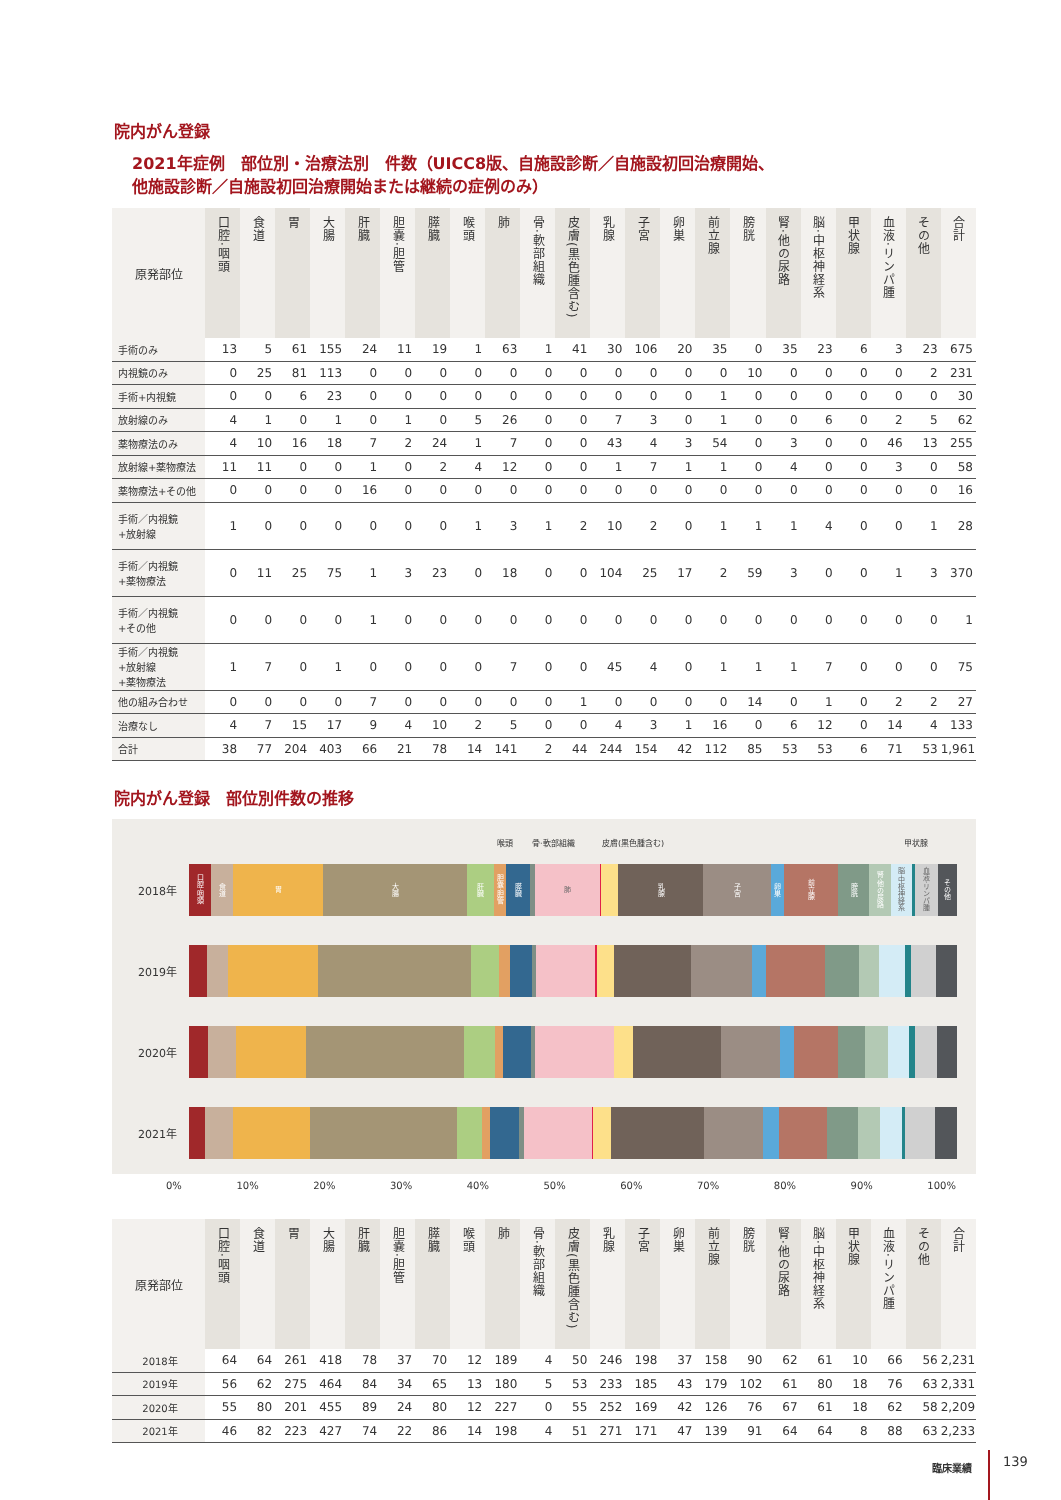院内がん登録
2021年症例　部位別・治療法別　件数（UICC8版、自施設診断／自施設初回治療開始、
他施設診断／自施設初回治療開始または継続の症例のみ）
| 原発部位 | 口腔·咽頭 | 食道 | 胃 | 大腸 | 肝臓 | 胆嚢·胆管 | 膵臓 | 喉頭 | 肺 | 骨·軟部組織 | 皮膚(黒色腫含む) | 乳腺 | 子宮 | 卵巣 | 前立腺 | 膀胱 | 腎·他の尿路 | 脳·中枢神経系 | 甲状腺 | 血液·リンパ腫 | その他 | 合計 |
| --- | --- | --- | --- | --- | --- | --- | --- | --- | --- | --- | --- | --- | --- | --- | --- | --- | --- | --- | --- | --- | --- | --- |
| 手術のみ | 13 | 5 | 61 | 155 | 24 | 11 | 19 | 1 | 63 | 1 | 41 | 30 | 106 | 20 | 35 | 0 | 35 | 23 | 6 | 3 | 23 | 675 |
| 内視鏡のみ | 0 | 25 | 81 | 113 | 0 | 0 | 0 | 0 | 0 | 0 | 0 | 0 | 0 | 0 | 0 | 10 | 0 | 0 | 0 | 0 | 2 | 231 |
| 手術+内視鏡 | 0 | 0 | 6 | 23 | 0 | 0 | 0 | 0 | 0 | 0 | 0 | 0 | 0 | 0 | 1 | 0 | 0 | 0 | 0 | 0 | 0 | 30 |
| 放射線のみ | 4 | 1 | 0 | 1 | 0 | 1 | 0 | 5 | 26 | 0 | 0 | 7 | 3 | 0 | 1 | 0 | 0 | 6 | 0 | 2 | 5 | 62 |
| 薬物療法のみ | 4 | 10 | 16 | 18 | 7 | 2 | 24 | 1 | 7 | 0 | 0 | 43 | 4 | 3 | 54 | 0 | 3 | 0 | 0 | 46 | 13 | 255 |
| 放射線+薬物療法 | 11 | 11 | 0 | 0 | 1 | 0 | 2 | 4 | 12 | 0 | 0 | 1 | 7 | 1 | 1 | 0 | 4 | 0 | 0 | 3 | 0 | 58 |
| 薬物療法+その他 | 0 | 0 | 0 | 0 | 16 | 0 | 0 | 0 | 0 | 0 | 0 | 0 | 0 | 0 | 0 | 0 | 0 | 0 | 0 | 0 | 0 | 16 |
| 手術／内視鏡 +放射線 | 1 | 0 | 0 | 0 | 0 | 0 | 0 | 1 | 3 | 1 | 2 | 10 | 2 | 0 | 1 | 1 | 1 | 4 | 0 | 0 | 1 | 28 |
| 手術／内視鏡 +薬物療法 | 0 | 11 | 25 | 75 | 1 | 3 | 23 | 0 | 18 | 0 | 0 | 104 | 25 | 17 | 2 | 59 | 3 | 0 | 0 | 1 | 3 | 370 |
| 手術／内視鏡 +その他 | 0 | 0 | 0 | 0 | 1 | 0 | 0 | 0 | 0 | 0 | 0 | 0 | 0 | 0 | 0 | 0 | 0 | 0 | 0 | 0 | 0 | 1 |
| 手術／内視鏡 +放射線 +薬物療法 | 1 | 7 | 0 | 1 | 0 | 0 | 0 | 0 | 7 | 0 | 0 | 45 | 4 | 0 | 1 | 1 | 1 | 7 | 0 | 0 | 0 | 75 |
| 他の組み合わせ | 0 | 0 | 0 | 0 | 7 | 0 | 0 | 0 | 0 | 0 | 1 | 0 | 0 | 0 | 0 | 14 | 0 | 1 | 0 | 2 | 2 | 27 |
| 治療なし | 4 | 7 | 15 | 17 | 9 | 4 | 10 | 2 | 5 | 0 | 0 | 4 | 3 | 1 | 16 | 0 | 6 | 12 | 0 | 14 | 4 | 133 |
| 合計 | 38 | 77 | 204 | 403 | 66 | 21 | 78 | 14 | 141 | 2 | 44 | 244 | 154 | 42 | 112 | 85 | 53 | 53 | 6 | 71 | 53 | 1,961 |
院内がん登録　部位別件数の推移
喉頭 骨·軟部組織 皮膚(黒色腫含む) 甲状腺
2018年
口腔·咽頭
食道
胃
大腸
肝臓
胆嚢·胆管
膵臓
肺
乳腺
子宮
卵巣
前立腺
膀胱
腎·他の尿路
脳·中枢神経系
血液·リンパ腫
その他
2019年
2020年
2021年
0% 10% 20% 30% 40% 50% 60% 70% 80% 90% 100%
| 原発部位 | 口腔·咽頭 | 食道 | 胃 | 大腸 | 肝臓 | 胆嚢·胆管 | 膵臓 | 喉頭 | 肺 | 骨·軟部組織 | 皮膚(黒色腫含む) | 乳腺 | 子宮 | 卵巣 | 前立腺 | 膀胱 | 腎·他の尿路 | 脳·中枢神経系 | 甲状腺 | 血液·リンパ腫 | その他 | 合計 |
| --- | --- | --- | --- | --- | --- | --- | --- | --- | --- | --- | --- | --- | --- | --- | --- | --- | --- | --- | --- | --- | --- | --- |
| 2018年 | 64 | 64 | 261 | 418 | 78 | 37 | 70 | 12 | 189 | 4 | 50 | 246 | 198 | 37 | 158 | 90 | 62 | 61 | 10 | 66 | 56 | 2,231 |
| 2019年 | 56 | 62 | 275 | 464 | 84 | 34 | 65 | 13 | 180 | 5 | 53 | 233 | 185 | 43 | 179 | 102 | 61 | 80 | 18 | 76 | 63 | 2,331 |
| 2020年 | 55 | 80 | 201 | 455 | 89 | 24 | 80 | 12 | 227 | 0 | 55 | 252 | 169 | 42 | 126 | 76 | 67 | 61 | 18 | 62 | 58 | 2,209 |
| 2021年 | 46 | 82 | 223 | 427 | 74 | 22 | 86 | 14 | 198 | 4 | 51 | 271 | 171 | 47 | 139 | 91 | 64 | 64 | 8 | 88 | 63 | 2,233 |
臨床業績 139